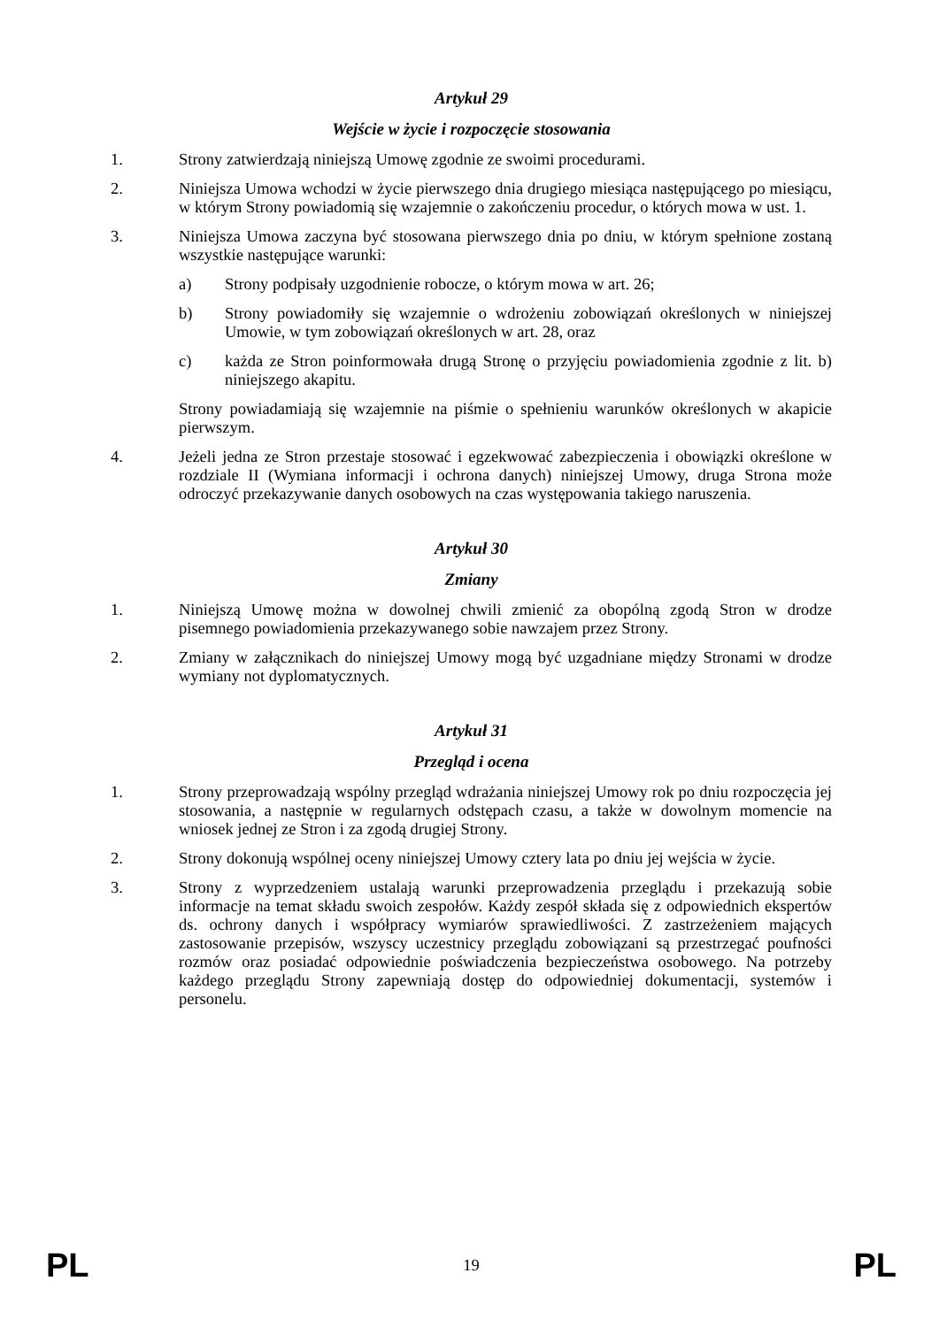Artykuł 29
Wejście w życie i rozpoczęcie stosowania
1. Strony zatwierdzają niniejszą Umowę zgodnie ze swoimi procedurami.
2. Niniejsza Umowa wchodzi w życie pierwszego dnia drugiego miesiąca następującego po miesiącu, w którym Strony powiadomią się wzajemnie o zakończeniu procedur, o których mowa w ust. 1.
3. Niniejsza Umowa zaczyna być stosowana pierwszego dnia po dniu, w którym spełnione zostaną wszystkie następujące warunki:
a) Strony podpisały uzgodnienie robocze, o którym mowa w art. 26;
b) Strony powiadomiły się wzajemnie o wdrożeniu zobowiązań określonych w niniejszej Umowie, w tym zobowiązań określonych w art. 28, oraz
c) każda ze Stron poinformowała drugą Stronę o przyjęciu powiadomienia zgodnie z lit. b) niniejszego akapitu.
Strony powiadamiają się wzajemnie na piśmie o spełnieniu warunków określonych w akapicie pierwszym.
4. Jeżeli jedna ze Stron przestaje stosować i egzekwować zabezpieczenia i obowiązki określone w rozdziale II (Wymiana informacji i ochrona danych) niniejszej Umowy, druga Strona może odroczyć przekazywanie danych osobowych na czas występowania takiego naruszenia.
Artykuł 30
Zmiany
1. Niniejszą Umowę można w dowolnej chwili zmienić za obopólną zgodą Stron w drodze pisemnego powiadomienia przekazywanego sobie nawzajem przez Strony.
2. Zmiany w załącznikach do niniejszej Umowy mogą być uzgadniane między Stronami w drodze wymiany not dyplomatycznych.
Artykuł 31
Przegląd i ocena
1. Strony przeprowadzają wspólny przegląd wdrażania niniejszej Umowy rok po dniu rozpoczęcia jej stosowania, a następnie w regularnych odstępach czasu, a także w dowolnym momencie na wniosek jednej ze Stron i za zgodą drugiej Strony.
2. Strony dokonują wspólnej oceny niniejszej Umowy cztery lata po dniu jej wejścia w życie.
3. Strony z wyprzedzeniem ustalają warunki przeprowadzenia przeglądu i przekazują sobie informacje na temat składu swoich zespołów. Każdy zespół składa się z odpowiednich ekspertów ds. ochrony danych i współpracy wymiarów sprawiedliwości. Z zastrzeżeniem mających zastosowanie przepisów, wszyscy uczestnicy przeglądu zobowiązani są przestrzegać poufności rozmów oraz posiadać odpowiednie poświadczenia bezpieczeństwa osobowego. Na potrzeby każdego przeglądu Strony zapewniają dostęp do odpowiedniej dokumentacji, systemów i personelu.
PL 19 PL